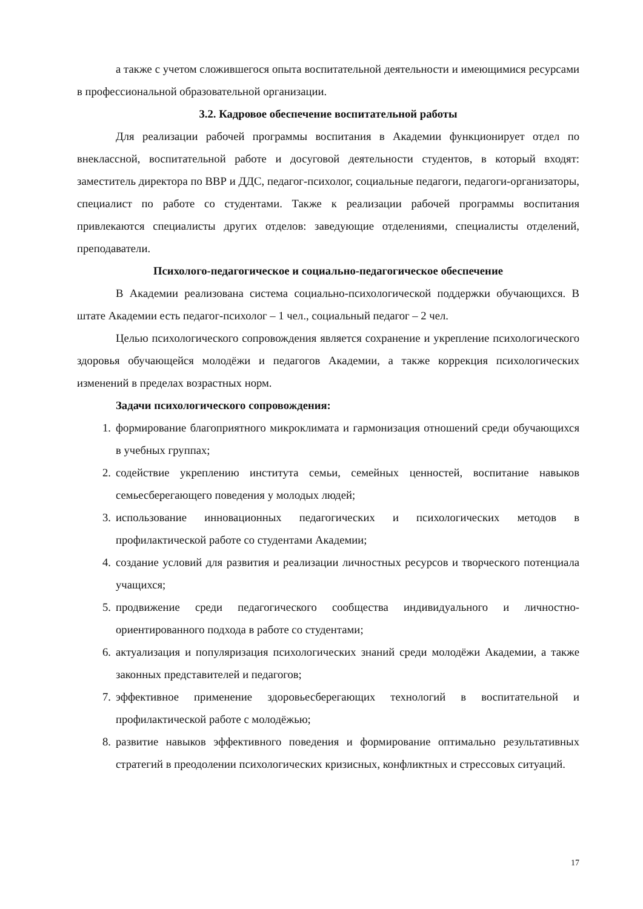а также с учетом сложившегося опыта воспитательной деятельности и имеющимися ресурсами в профессиональной образовательной организации.
3.2. Кадровое обеспечение воспитательной работы
Для реализации рабочей программы воспитания в Академии функционирует отдел по внеклассной, воспитательной работе и досуговой деятельности студентов, в который входят: заместитель директора по ВВР и ДДС, педагог-психолог, социальные педагоги, педагоги-организаторы, специалист по работе со студентами. Также к реализации рабочей программы воспитания привлекаются специалисты других отделов: заведующие отделениями, специалисты отделений, преподаватели.
Психолого-педагогическое и социально-педагогическое обеспечение
В Академии реализована система социально-психологической поддержки обучающихся. В штате Академии есть педагог-психолог – 1 чел., социальный педагог – 2 чел.
Целью психологического сопровождения является сохранение и укрепление психологического здоровья обучающейся молодёжи и педагогов Академии, а также коррекция психологических изменений в пределах возрастных норм.
Задачи психологического сопровождения:
1. формирование благоприятного микроклимата и гармонизация отношений среди обучающихся в учебных группах;
2. содействие укреплению института семьи, семейных ценностей, воспитание навыков семьесберегающего поведения у молодых людей;
3. использование инновационных педагогических и психологических методов в профилактической работе со студентами Академии;
4. создание условий для развития и реализации личностных ресурсов и творческого потенциала учащихся;
5. продвижение среди педагогического сообщества индивидуального и личностно-ориентированного подхода в работе со студентами;
6. актуализация и популяризация психологических знаний среди молодёжи Академии, а также законных представителей и педагогов;
7. эффективное применение здоровьесберегающих технологий в воспитательной и профилактической работе с молодёжью;
8. развитие навыков эффективного поведения и формирование оптимально результативных стратегий в преодолении психологических кризисных, конфликтных и стрессовых ситуаций.
17